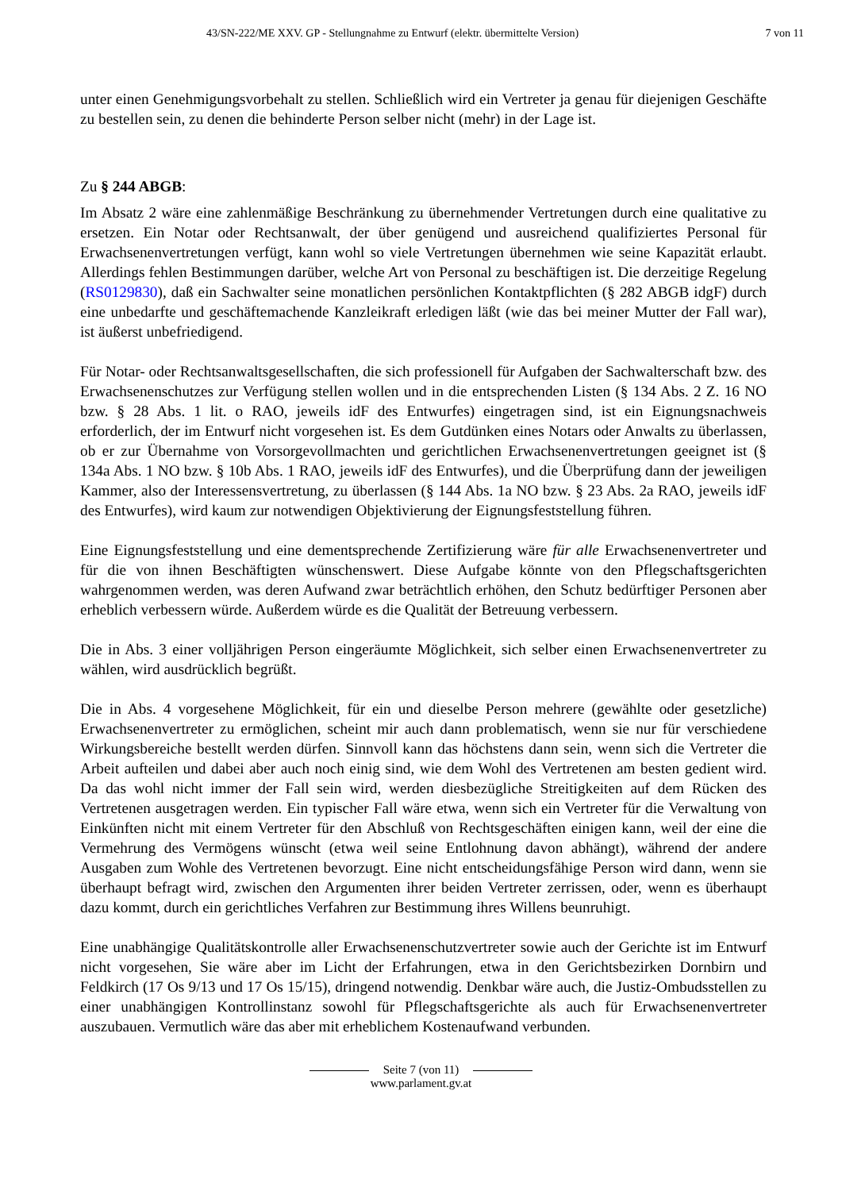43/SN-222/ME XXV. GP - Stellungnahme zu Entwurf (elektr. übermittelte Version) 7 von 11
unter einen Genehmigungsvorbehalt zu stellen. Schließlich wird ein Vertreter ja genau für diejenigen Geschäfte zu bestellen sein, zu denen die behinderte Person selber nicht (mehr) in der Lage ist.
Zu § 244 ABGB:
Im Absatz 2 wäre eine zahlenmäßige Beschränkung zu übernehmender Vertretungen durch eine qualitative zu ersetzen. Ein Notar oder Rechtsanwalt, der über genügend und ausreichend qualifiziertes Personal für Erwachsenenvertretungen verfügt, kann wohl so viele Vertretungen übernehmen wie seine Kapazität erlaubt. Allerdings fehlen Bestimmungen darüber, welche Art von Personal zu beschäftigen ist. Die derzeitige Regelung (RS0129830), daß ein Sachwalter seine monatlichen persönlichen Kontaktpflichten (§ 282 ABGB idgF) durch eine unbedarfte und geschäftemachende Kanzleikraft erledigen läßt (wie das bei meiner Mutter der Fall war), ist äußerst unbefriedigend.
Für Notar- oder Rechtsanwaltsgesellschaften, die sich professionell für Aufgaben der Sachwalterschaft bzw. des Erwachsenenschutzes zur Verfügung stellen wollen und in die entsprechenden Listen (§ 134 Abs. 2 Z. 16 NO bzw. § 28 Abs. 1 lit. o RAO, jeweils idF des Entwurfes) eingetragen sind, ist ein Eignungsnachweis erforderlich, der im Entwurf nicht vorgesehen ist. Es dem Gutdünken eines Notars oder Anwalts zu überlassen, ob er zur Übernahme von Vorsorgevollmachten und gerichtlichen Erwachsenenvertretungen geeignet ist (§ 134a Abs. 1 NO bzw. § 10b Abs. 1 RAO, jeweils idF des Entwurfes), und die Überprüfung dann der jeweiligen Kammer, also der Interessensvertretung, zu überlassen (§ 144 Abs. 1a NO bzw. § 23 Abs. 2a RAO, jeweils idF des Entwurfes), wird kaum zur notwendigen Objektivierung der Eignungsfeststellung führen.
Eine Eignungsfeststellung und eine dementsprechende Zertifizierung wäre für alle Erwachsenenvertreter und für die von ihnen Beschäftigten wünschenswert. Diese Aufgabe könnte von den Pflegschaftsgerichten wahrgenommen werden, was deren Aufwand zwar beträchtlich erhöhen, den Schutz bedürftiger Personen aber erheblich verbessern würde. Außerdem würde es die Qualität der Betreuung verbessern.
Die in Abs. 3 einer volljährigen Person eingeräumte Möglichkeit, sich selber einen Erwachsenenvertreter zu wählen, wird ausdrücklich begrüßt.
Die in Abs. 4 vorgesehene Möglichkeit, für ein und dieselbe Person mehrere (gewählte oder gesetzliche) Erwachsenenvertreter zu ermöglichen, scheint mir auch dann problematisch, wenn sie nur für verschiedene Wirkungsbereiche bestellt werden dürfen. Sinnvoll kann das höchstens dann sein, wenn sich die Vertreter die Arbeit aufteilen und dabei aber auch noch einig sind, wie dem Wohl des Vertretenen am besten gedient wird. Da das wohl nicht immer der Fall sein wird, werden diesbezügliche Streitigkeiten auf dem Rücken des Vertretenen ausgetragen werden. Ein typischer Fall wäre etwa, wenn sich ein Vertreter für die Verwaltung von Einkünften nicht mit einem Vertreter für den Abschluß von Rechtsgeschäften einigen kann, weil der eine die Vermehrung des Vermögens wünscht (etwa weil seine Entlohnung davon abhängt), während der andere Ausgaben zum Wohle des Vertretenen bevorzugt. Eine nicht entscheidungsfähige Person wird dann, wenn sie überhaupt befragt wird, zwischen den Argumenten ihrer beiden Vertreter zerrissen, oder, wenn es überhaupt dazu kommt, durch ein gerichtliches Verfahren zur Bestimmung ihres Willens beunruhigt.
Eine unabhängige Qualitätskontrolle aller Erwachsenenschutzvertreter sowie auch der Gerichte ist im Entwurf nicht vorgesehen, Sie wäre aber im Licht der Erfahrungen, etwa in den Gerichtsbezirken Dornbirn und Feldkirch (17 Os 9/13 und 17 Os 15/15), dringend notwendig. Denkbar wäre auch, die Justiz-Ombudsstellen zu einer unabhängigen Kontrollinstanz sowohl für Pflegschaftsgerichte als auch für Erwachsenenvertreter auszubauen. Vermutlich wäre das aber mit erheblichem Kostenaufwand verbunden.
Seite 7 (von 11)
www.parlament.gv.at